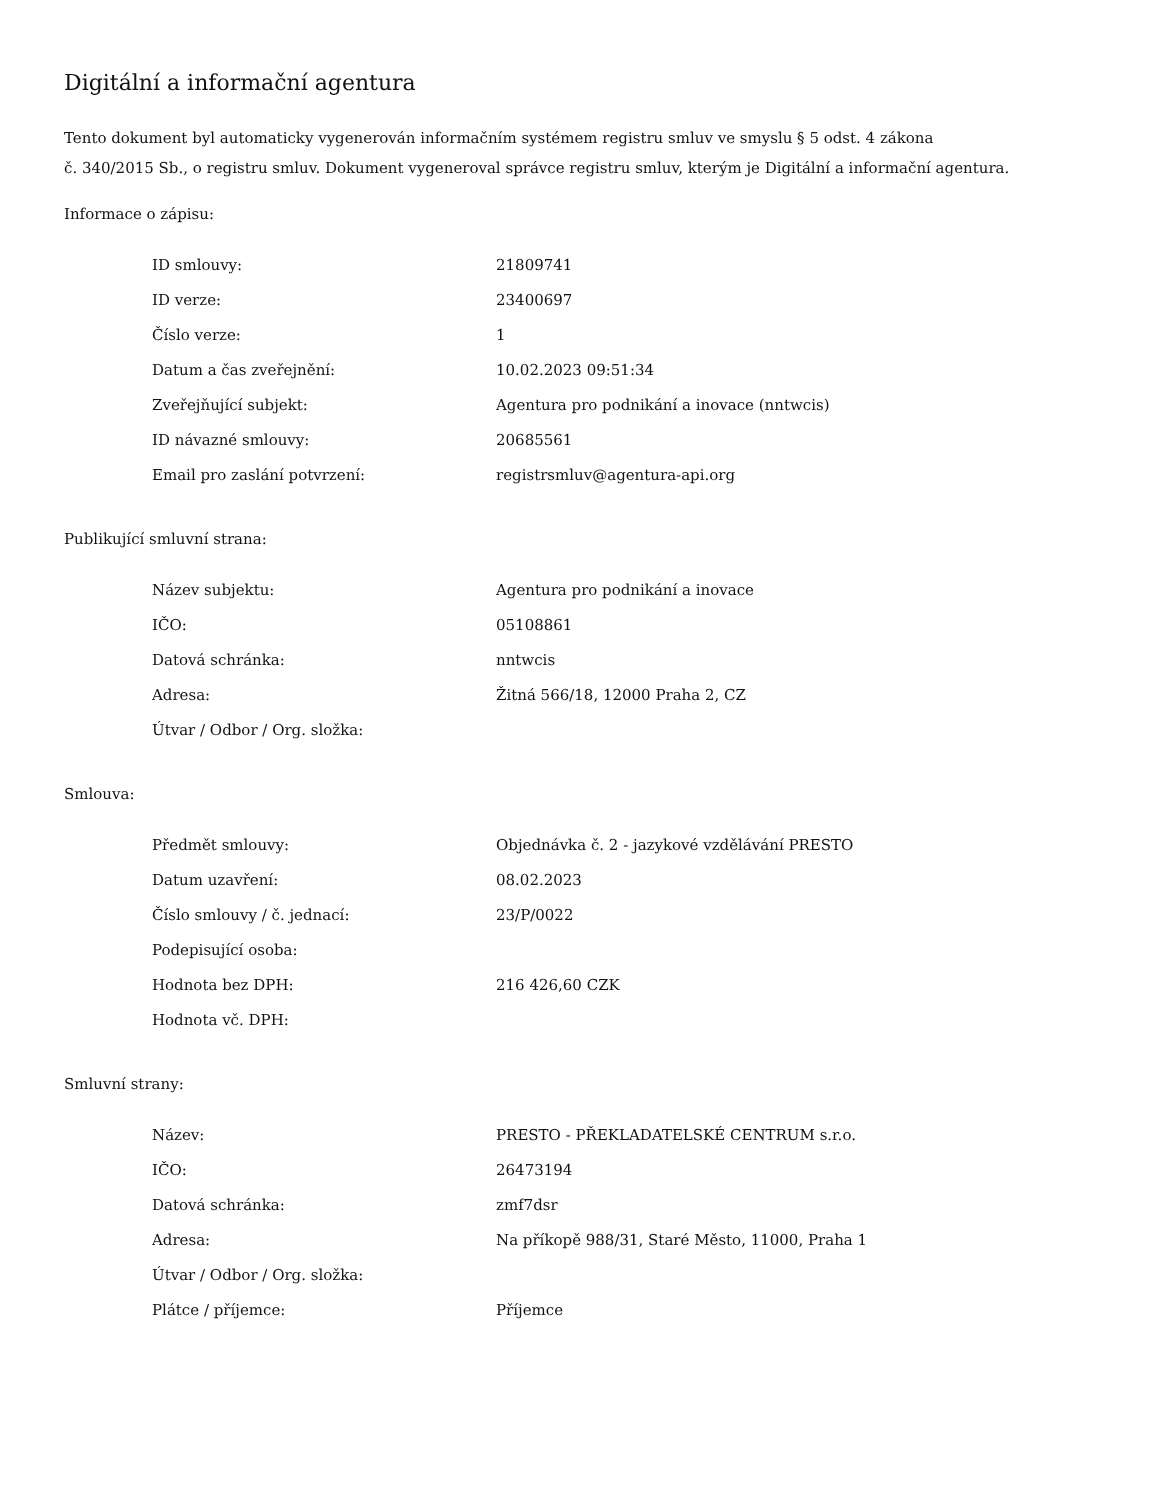Digitální a informační agentura
Tento dokument byl automaticky vygenerován informačním systémem registru smluv ve smyslu § 5 odst. 4 zákona
č. 340/2015 Sb., o registru smluv. Dokument vygeneroval správce registru smluv, kterým je Digitální a informační agentura.
Informace o zápisu:
| ID smlouvy: | 21809741 |
| ID verze: | 23400697 |
| Číslo verze: | 1 |
| Datum a čas zveřejnění: | 10.02.2023 09:51:34 |
| Zveřejňující subjekt: | Agentura pro podnikání a inovace (nntwcis) |
| ID návazné smlouvy: | 20685561 |
| Email pro zaslání potvrzení: | registrsmluv@agentura-api.org |
Publikující smluvní strana:
| Název subjektu: | Agentura pro podnikání a inovace |
| IČO: | 05108861 |
| Datová schránka: | nntwcis |
| Adresa: | Žitná 566/18, 12000 Praha 2, CZ |
| Útvar / Odbor / Org. složka: | |
Smlouva:
| Předmět smlouvy: | Objednávka č. 2 - jazykové vzdělávání PRESTO |
| Datum uzavření: | 08.02.2023 |
| Číslo smlouvy / č. jednací: | 23/P/0022 |
| Podepisující osoba: | |
| Hodnota bez DPH: | 216 426,60 CZK |
| Hodnota vč. DPH: | |
Smluvní strany:
| Název: | PRESTO - PŘEKLADATELSKÉ CENTRUM s.r.o. |
| IČO: | 26473194 |
| Datová schránka: | zmf7dsr |
| Adresa: | Na příkopě 988/31, Staré Město, 11000, Praha 1 |
| Útvar / Odbor / Org. složka: | |
| Plátce / příjemce: | Příjemce |